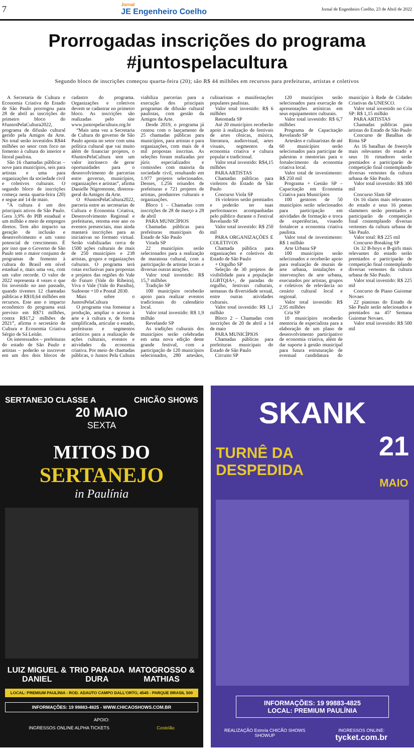7 Jornal
JE Engenheiro Coelho Jornal de Engenheiro Coelho, 23 de Abril de 2022
Prorrogadas inscrições do programa
#juntospelacultura
Segundo bloco de inscrições começou quarta-feira (20); são R$ 44 milhões em recursos para prefeituras, artistas e coletivos
A Secretaria de Cultura e Economia Criativa do Estado de São Paulo prorrogou para 28 de abril as inscrições do primeiro bloco do #JuntosPelaCultura2022, programa de difusão cultural gerido pela Amigos da Arte. No total serão investidos R$44 milhões no setor com foco no fomento à cultura do interior e litoral paulista.
São 16 chamadas públicas – nove para municípios, seis para artistas e uma para organizações da sociedade civil e coletivos culturais. O segundo bloco de inscrições começa nesta quarta-feira (20) e segue até 14 de maio.
”A cultura é um dos principais ativos de São Paulo. Gera 3,9% do PIB estadual e um milhão e meio de empregos diretos. Tem alto impacto na geração de inclusão e desenvolvimento e um vasto potencial de crescimento. É por isso que o Governo de São Paulo tem o maior conjunto de programas de fomento à cultura do Brasil em nível estadual e, mais uma vez, com um valor recorde. O valor de 2022 representa 4 vezes o que foi investido no ano passado, quando tivemos 12 chamadas públicas e R$10,64 milhões em recursos. Este ano o impacto econômico do programa está previsto em R$71 milhões, contra R$17,2 milhões de 2021”, afirma o secretário de Cultura e Economia Criativa Sérgio de Sá Leitão.
Os interessados – prefeituras do estado de São Paulo e artistas – poderão se inscrever em um dos dois blocos de cadastro do programa. Organizações e coletivos devem se cadastrar no primeiro bloco. As inscrições são realizadas pelo site www.juntospelacultura.org.br
“Mais uma vez a Secretaria de Cultura do governo de São Paulo aposta no setor com uma política cultural que vai muito além de financiar projetos, o #JuntosPelaCultura tem um valor intrínseco de gerar oportunidades para o desenvolvimento de parcerias entre governo, municípios, organizações e artistas”, afirma Danielle Nigromonte, diretora-geral da Amigos da Arte.
O #JuntosPelaCultura2022, parceria entre as secretarias de Cultura e Economia Criativa, Desenvolvimento Regional e prefeituras, retoma este ano os eventos presenciais, mas ainda manterá inscrições para as iniciativas no formato virtual. Serão viabilizadas cerca de 1500 ações culturais de mais de 250 municípios e 238 artistas, grupos e organizações culturais. O programa terá cotas exclusivas para propostas e projetos das regiões do Vale do Futuro (Vale do Ribeira), Viva o Vale (Vale do Paraíba), Sudoeste +10 e Pontal 2030.
Mais sobre o JuntosPelaCultura
O programa visa fomentar a produção, ampliar o acesso à arte e à cultura e, de forma simplificada, articular o estado, prefeituras e segmentos artísticos para a realização de ações culturais, eventos e atividades da economia criativa. Por meio de chamadas públicas, o Juntos Pela Cultura viabiliza parcerias para a execução dos principais programas de difusão cultural paulistas, com gestão da Amigos da Arte.
Desde 2019, o programa já contou com o lançamento de 25 chamadas públicas para municípios, para artistas e para organizações, com mais de 4 mil propostas inscritas. As seleções foram realizadas por júris especializados e comissões com maioria da sociedade civil, resultando em 1.977 projetos selecionados. Desses, 1.256 oriundos de prefeituras e 721 projetos de artistas, produtores culturais e organizações.
Bloco 1 – Chamadas com inscrições de 28 de março a 28 de abril
PARA MUNICÍPIOS
Chamadas públicas para prefeituras municipais do Estado de São Paulo
Virada SP
22 municípios serão selecionados para a realização de maratona cultural, com a participação de artistas locais e diversas outras atrações.
Valor total investido: R$ 15,7 milhões
Tradição SP
100 municípios receberão apoio para realizar eventos tradicionais do calendário local.
Valor total investido: R$ 1,9 milhão
Revelando SP
As tradições culturais dos municípios serão celebradas em uma nova edição deste grande festival, com a participação de 120 municípios selecionados, 280 artesãos, culinaristas e manifestações populares paulistas.
Valor total investido: R$ 6 milhões
Retomada SP
Até 20 municípios receberão apoio à realização de festivais de artes cênicas, música, literatura, audiovisual, artes visuais, segmentos da economia criativa e cultura popular e tradicional.
Valor total investido: R$4,15 milhões
PARA ARTISTAS
Chamadas públicas para violeiros do Estado de São Paulo
Concurso Viola SP
16 violeiros serão premiados e poderão ter suas performances acompanhadas pelo público durante o Festival Revelando SP.
Valor total investido: R$ 250 mil
PARA ORGANIZAÇÕES E COLETIVOS
Chamada pública para organizações e coletivos do Estado de São Paulo
+ Orgulho SP
Seleção de 30 projetos de visibilidade para a população LGBTQIA+, de paradas do orgulho, festivais culturais, semanas da diversidade sexual, entre outras atividades culturais.
Valor total investido: R$ 1,1 milhão
Bloco 2 – Chamadas com inscrições de 20 de abril a 14 de maio
PARA MUNICÍPIOS
Chamadas públicas para prefeituras municipais do Estado de São Paulo
Circuito SP
120 municípios serão selecionados para execução de apresentações artísticas em seus equipamentos culturais.
Valor total investido: R$ 6,7 milhões
Programa de Capacitação Revelando SP
Artesãos e culinaristas de até 60 municípios serão selecionados para participar de palestras e mentorias para o fortalecimento da economia criativa local.
Valor total de investimento: R$ 250 mil
Programa + Gestão SP – Capacitação em Economia Criativa para Municípios
100 gestores de 50 municípios serão selecionados para participação em atividades de formação e troca de experiências, visando fortalecer a economia criativa paulista.
Valor total de investimento: R$ 1 milhão
Arte Urbana SP
100 municípios serão selecionados e receberão apoio para realização de murais de arte urbana, instalações e intervenções de arte urbana, executados por artistas, grupos e coletivos de relevância no cenário cultural local e regional.
Valor total investido: R$ 2,95 milhões
Cria SP
10 municípios receberão mentoria de especialista para a elaboração de um plano de desenvolvimento participativo de economia criativa, além de dar suporte à gestão municipal para futura estruturação de eventual candidatura do município à Rede de Cidades Criativas da UNESCO.
Valor total investido no Cria SP: R$ 1,15 milhão
PARA ARTISTAS
Chamadas públicas para artistas do Estado de São Paulo
Concurso de Batalhas de Rima SP
As 16 batalhas de freestyle mais relevantes do estado e seus 16 rimadores serão premiados e participarão de competição final contemplando diversas vertentes da cultura urbana de São Paulo.
Valor total investido: R$ 300 mil
Concurso Slam SP
Os 16 slams mais relevantes do estado e seus 16 poetas slammers serão premiados e participarão de competição final contemplando diversas vertentes da cultura urbana de São Paulo.
Valor total: R$ 225 mil
Concurso Breaking SP
Os 32 B-boys e B-girls mais relevantes do estado serão premiados e participarão de competição final contemplando diversas vertentes da cultura urbana de São Paulo.
Valor total investido: R$ 225 mil
Concurso de Piano Guiomar Novaes
22 pianistas do Estado de São Paulo serão selecionados e premiados na 45ª Semana Guiomar Novaes.
Valor total investido: R$ 500 mil
SERTANEJO CLASSE A CHICÃO SHOWS
20 MAIO
SEXTA
MITOS DO
SERTANEJO
in Paulínia
LUIZ MIGUEL & DANIEL TRIO PARADA DURA MATOGROSSO & MATHIAS
LOCAL: PREMIUM PAULÍNIA - ROD. ADAUTO CAMPO DALL'ORTO, 4545 - PARQUE BRASIL 500
INFORMAÇÕES: 19 99883-4825 - WWW.CHICAOSHOWS.COM.BR
APOIO:
INGRESSOS ONLINE ALPHA TICKETS Costelão
SKANK
TURNÊ DA
DESPEDIDA
21
MAIO
INFORMAÇÕES: 19 99883-4825
LOCAL: PREMIUM PAULÍNIA
REALIZAÇÃO Estrela CHICÃO SHOWS SHOWUP INGRESSOS ONLINE: tycket.com.br